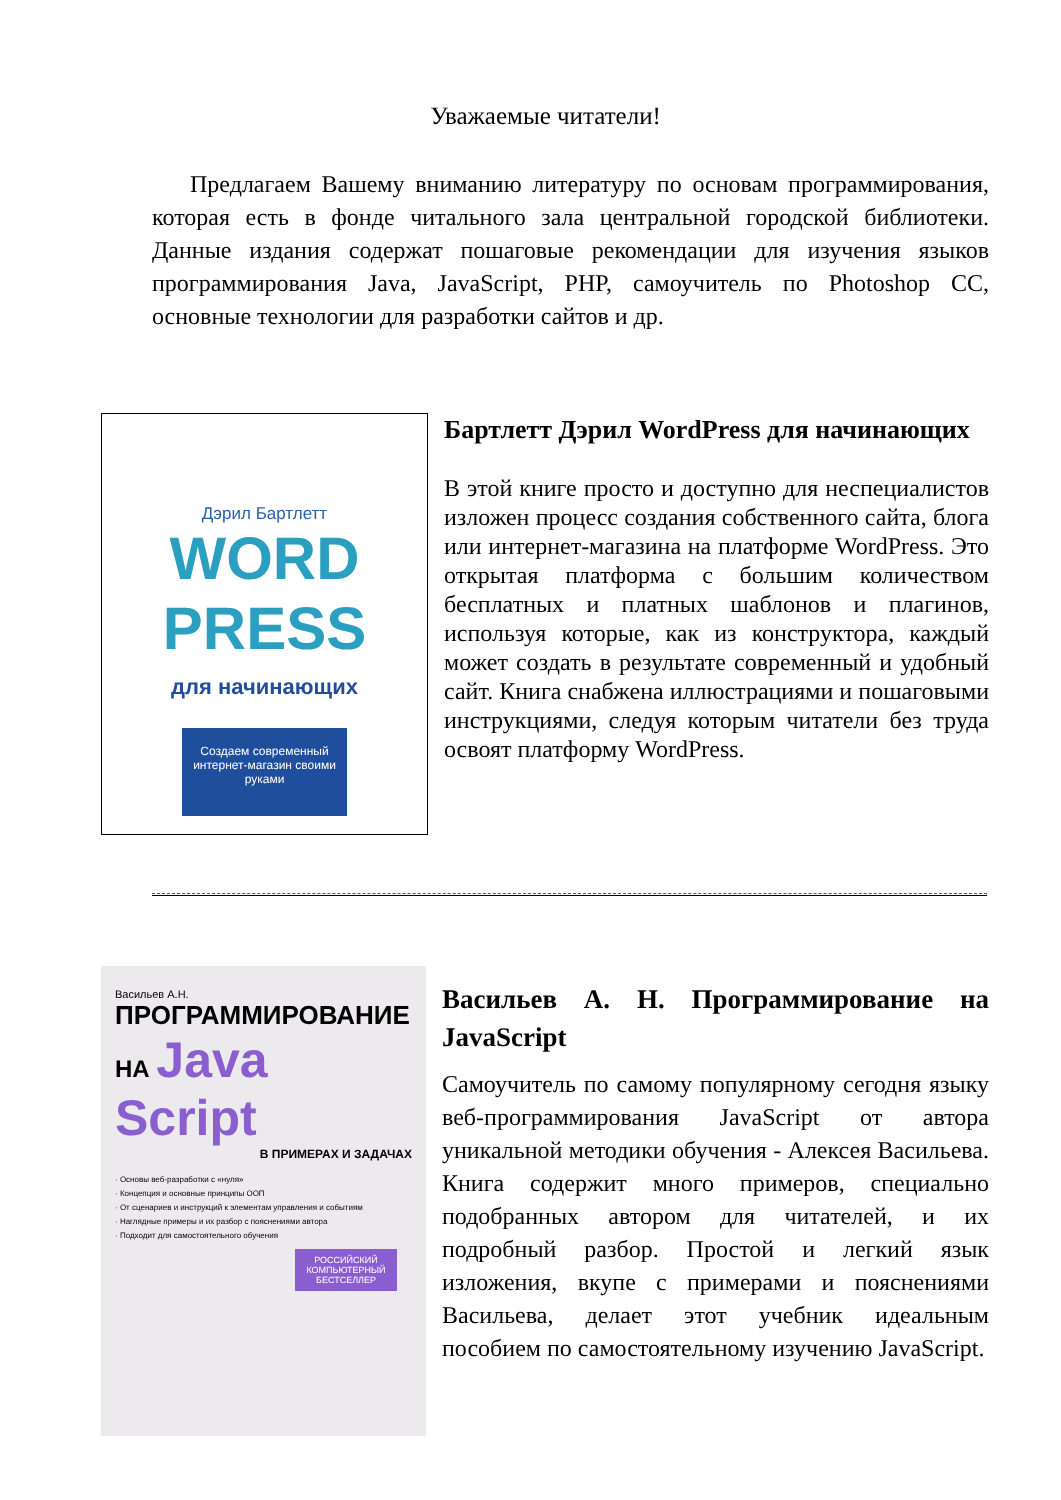Уважаемые читатели!
Предлагаем Вашему вниманию литературу по основам программирования, которая есть в фонде читального зала центральной городской библиотеки. Данные издания содержат пошаговые рекомендации для изучения языков программирования Java, JavaScript, PHP, самоучитель по Photoshop CC, основные технологии для разработки сайтов и др.
Дэрил Бартлетт
WORD
PRESS
для начинающих
Создаем современный интернет-магазин своими руками
Бартлетт Дэрил WordPress для начинающих
В этой книге просто и доступно для неспециалистов изложен процесс создания собственного сайта, блога или интернет-магазина на платформе WordPress. Это открытая платформа с большим количеством бесплатных и платных шаблонов и плагинов, используя которые, как из конструктора, каждый может создать в результате современный и удобный сайт. Книга снабжена иллюстрациями и пошаговыми инструкциями, следуя которым читатели без труда освоят платформу WordPress.
Васильев А.Н.
ПРОГРАММИРОВАНИЕ
НА Java
Script
В ПРИМЕРАХ И ЗАДАЧАХ
· Основы веб-разработки с «нуля»
· Концепция и основные принципы ООП
· От сценариев и инструкций к элементам управления и событиям
· Наглядные примеры и их разбор с пояснениями автора
· Подходит для самостоятельного обучения
РОССИЙСКИЙ КОМПЬЮТЕРНЫЙ БЕСТСЕЛЛЕР
Васильев А. Н. Программирование на JavaScript
Самоучитель по самому популярному сегодня языку веб-программирования JavaScript от автора уникальной методики обучения - Алексея Васильева. Книга содержит много примеров, специально подобранных автором для читателей, и их подробный разбор. Простой и легкий язык изложения, вкупе с примерами и пояснениями Васильева, делает этот учебник идеальным пособием по самостоятельному изучению JavaScript.